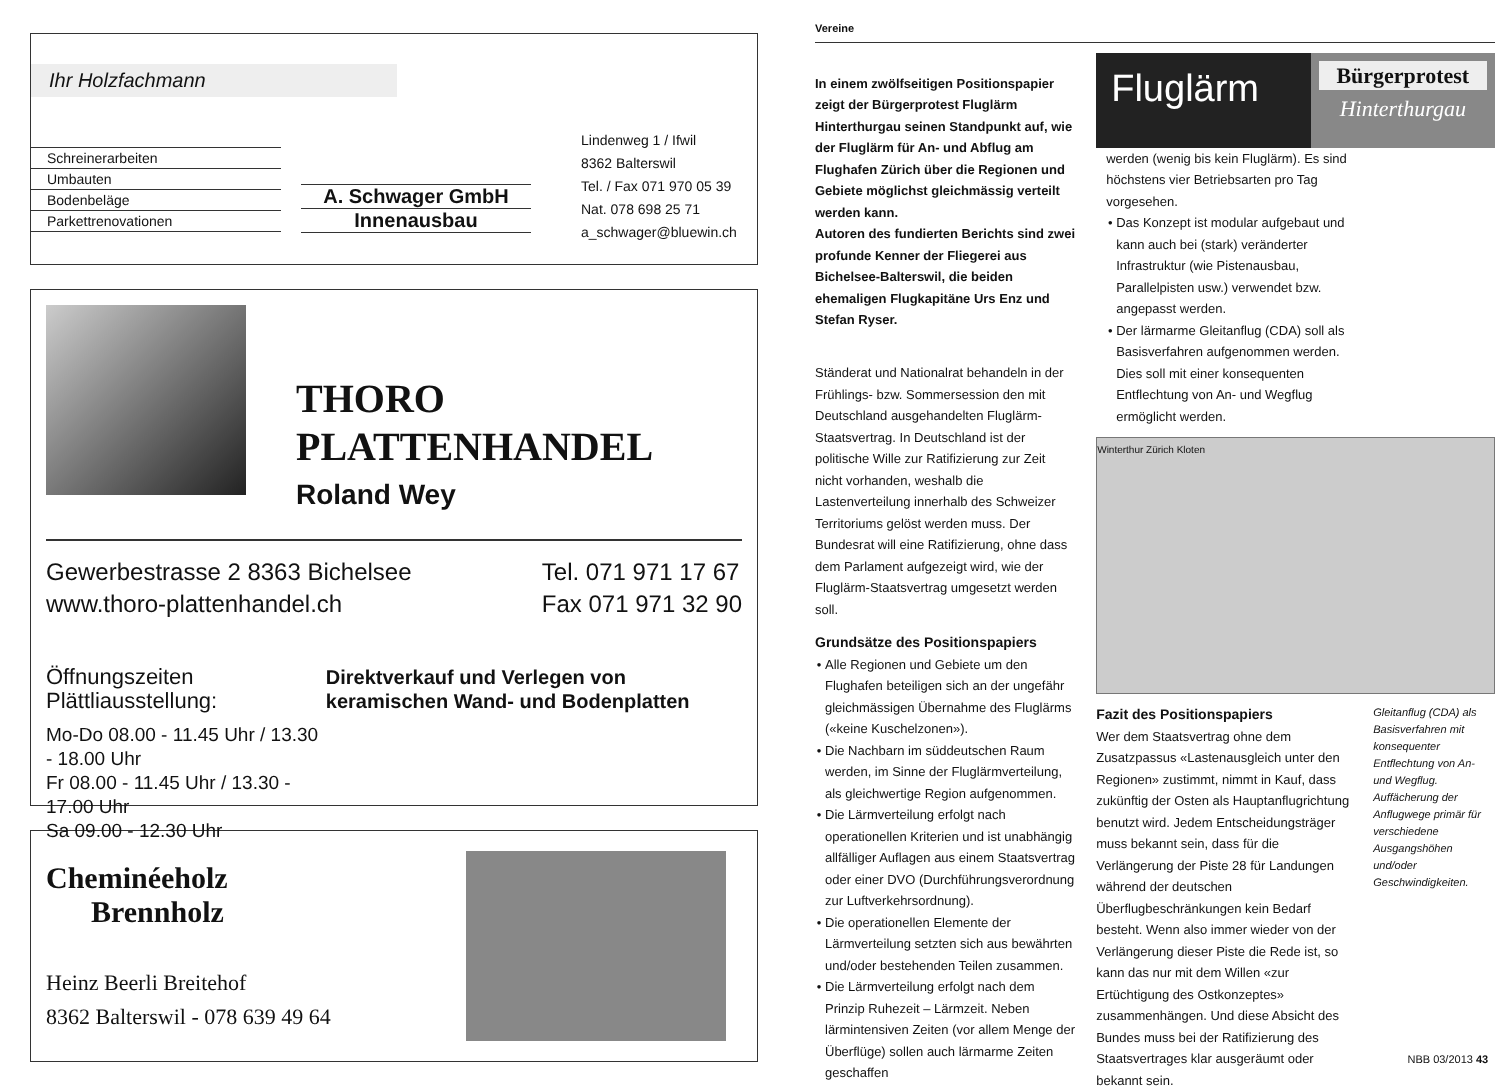Ihr Holzfachmann
Schreinerarbeiten
Umbauten
Bodenbeläge
Parkettrenovationen
A. Schwager GmbH
Innenausbau
Lindenweg 1 / Ifwil
8362 Balterswil
Tel. / Fax 071 970 05 39
Nat. 078 698 25 71
a_schwager@bluewin.ch
THORO
PLATTENHANDEL
Roland Wey
Gewerbestrasse 2 8363 Bichelsee
www.thoro-plattenhandel.ch
Tel. 071 971 17 67
Fax 071 971 32 90
Öffnungszeiten Plättliausstellung:
Mo-Do 08.00 - 11.45 Uhr / 13.30 - 18.00 Uhr
Fr 08.00 - 11.45 Uhr / 13.30 - 17.00 Uhr
Sa 09.00 - 12.30 Uhr
Direktverkauf und Verlegen von keramischen Wand- und Bodenplatten
Cheminéeholz
Brennholz
Heinz Beerli Breitehof
8362 Balterswil - 078 639 49 64
Vereine
In einem zwölfseitigen Positionspapier zeigt der Bürgerprotest Fluglärm Hinterthurgau seinen Standpunkt auf, wie der Fluglärm für An- und Abflug am Flughafen Zürich über die Regionen und Gebiete möglichst gleichmässig verteilt werden kann.
Autoren des fundierten Berichts sind zwei profunde Kenner der Fliegerei aus Bichelsee-Balterswil, die beiden ehemaligen Flugkapitäne Urs Enz und Stefan Ryser.
Ständerat und Nationalrat behandeln in der Frühlings- bzw. Sommersession den mit Deutschland ausgehandelten Fluglärm-Staatsvertrag. In Deutschland ist der politische Wille zur Ratifizierung zur Zeit nicht vorhanden, weshalb die Lastenverteilung innerhalb des Schweizer Territoriums gelöst werden muss. Der Bundesrat will eine Ratifizierung, ohne dass dem Parlament aufgezeigt wird, wie der Fluglärm-Staatsvertrag umgesetzt werden soll.
Grundsätze des Positionspapiers
Alle Regionen und Gebiete um den Flughafen beteiligen sich an der ungefähr gleichmässigen Übernahme des Fluglärms («keine Kuschelzonen»).
Die Nachbarn im süddeutschen Raum werden, im Sinne der Fluglärmverteilung, als gleichwertige Region aufgenommen.
Die Lärmverteilung erfolgt nach operationellen Kriterien und ist unabhängig allfälliger Auflagen aus einem Staatsvertrag oder einer DVO (Durchführungsverordnung zur Luftverkehrsordnung).
Die operationellen Elemente der Lärmverteilung setzten sich aus bewährten und/oder bestehenden Teilen zusammen.
Die Lärmverteilung erfolgt nach dem Prinzip Ruhezeit – Lärmzeit. Neben lärmintensiven Zeiten (vor allem Menge der Überflüge) sollen auch lärmarme Zeiten geschaffen
Fluglärm
Bürgerprotest
Hinterthurgau
werden (wenig bis kein Fluglärm). Es sind höchstens vier Betriebsarten pro Tag vorgesehen.
Das Konzept ist modular aufgebaut und kann auch bei (stark) veränderter Infrastruktur (wie Pistenausbau, Parallelpisten usw.) verwendet bzw. angepasst werden.
Der lärmarme Gleitanflug (CDA) soll als Basisverfahren aufgenommen werden. Dies soll mit einer konsequenten Entflechtung von An- und Wegflug ermöglicht werden.
Winterthur Zürich Kloten
Fazit des Positionspapiers
Wer dem Staatsvertrag ohne dem Zusatzpassus «Lastenausgleich unter den Regionen» zustimmt, nimmt in Kauf, dass zukünftig der Osten als Hauptanflugrichtung benutzt wird. Jedem Entscheidungsträger muss bekannt sein, dass für die Verlängerung der Piste 28 für Landungen während der deutschen Überflugbeschränkungen kein Bedarf besteht. Wenn also immer wieder von der Verlängerung dieser Piste die Rede ist, so kann das nur mit dem Willen «zur Ertüchtigung des Ostkonzeptes» zusammenhängen. Und diese Absicht des Bundes muss bei der Ratifizierung des Staatsvertrages klar ausgeräumt oder bekannt sein.
Gleitanflug (CDA) als Basisverfahren mit konsequenter Entflechtung von An- und Wegflug. Auffächerung der Anflugwege primär für verschiedene Ausgangshöhen und/oder Geschwindigkeiten.
NBB 03/2013 43